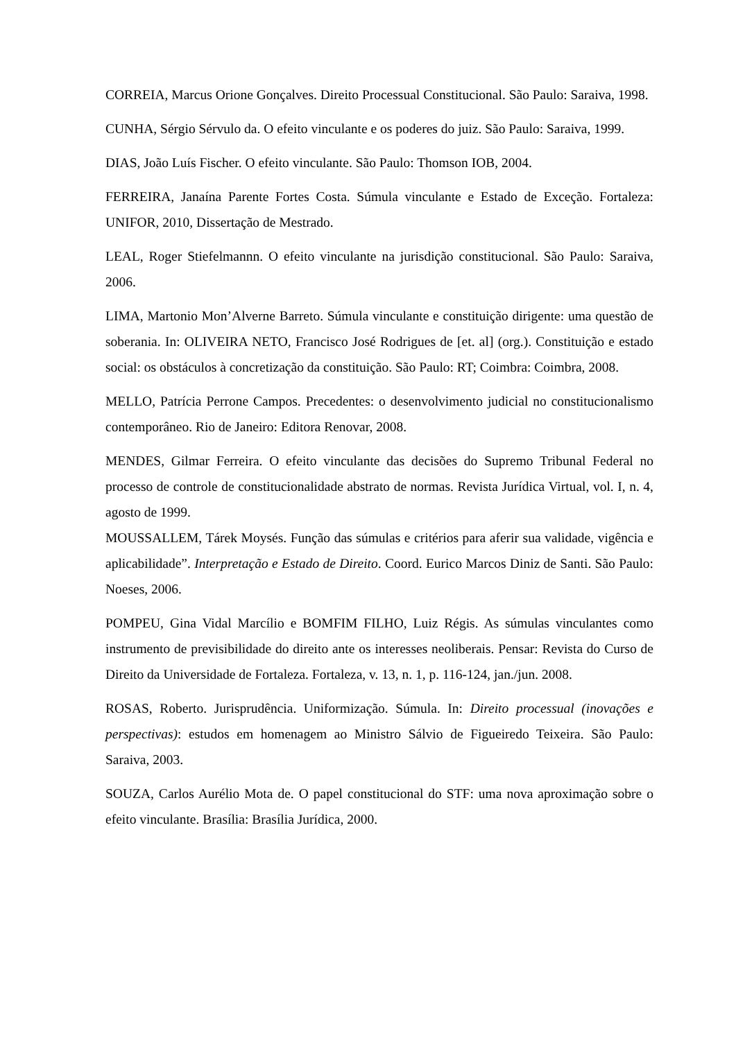CORREIA, Marcus Orione Gonçalves. Direito Processual Constitucional. São Paulo: Saraiva, 1998.
CUNHA, Sérgio Sérvulo da. O efeito vinculante e os poderes do juiz. São Paulo: Saraiva, 1999.
DIAS, João Luís Fischer. O efeito vinculante. São Paulo: Thomson IOB, 2004.
FERREIRA, Janaína Parente Fortes Costa. Súmula vinculante e Estado de Exceção. Fortaleza: UNIFOR, 2010, Dissertação de Mestrado.
LEAL, Roger Stiefelmannn. O efeito vinculante na jurisdição constitucional. São Paulo: Saraiva, 2006.
LIMA, Martonio Mon’Alverne Barreto. Súmula vinculante e constituição dirigente: uma questão de soberania. In: OLIVEIRA NETO, Francisco José Rodrigues de [et. al] (org.). Constituição e estado social: os obstáculos à concretização da constituição. São Paulo: RT; Coimbra: Coimbra, 2008.
MELLO, Patrícia Perrone Campos. Precedentes: o desenvolvimento judicial no constitucionalismo contemporâneo. Rio de Janeiro: Editora Renovar, 2008.
MENDES, Gilmar Ferreira. O efeito vinculante das decisões do Supremo Tribunal Federal no processo de controle de constitucionalidade abstrato de normas. Revista Jurídica Virtual, vol. I, n. 4, agosto de 1999.
MOUSSALLEM, Tárek Moysés. Função das súmulas e critérios para aferir sua validade, vigência e aplicabilidade”. Interpretação e Estado de Direito. Coord. Eurico Marcos Diniz de Santi. São Paulo: Noeses, 2006.
POMPEU, Gina Vidal Marcílio e BOMFIM FILHO, Luiz Régis. As súmulas vinculantes como instrumento de previsibilidade do direito ante os interesses neoliberais. Pensar: Revista do Curso de Direito da Universidade de Fortaleza. Fortaleza, v. 13, n. 1, p. 116-124, jan./jun. 2008.
ROSAS, Roberto. Jurisprudência. Uniformização. Súmula. In: Direito processual (inovações e perspectivas): estudos em homenagem ao Ministro Sálvio de Figueiredo Teixeira. São Paulo: Saraiva, 2003.
SOUZA, Carlos Aurélio Mota de. O papel constitucional do STF: uma nova aproximação sobre o efeito vinculante. Brasília: Brasília Jurídica, 2000.